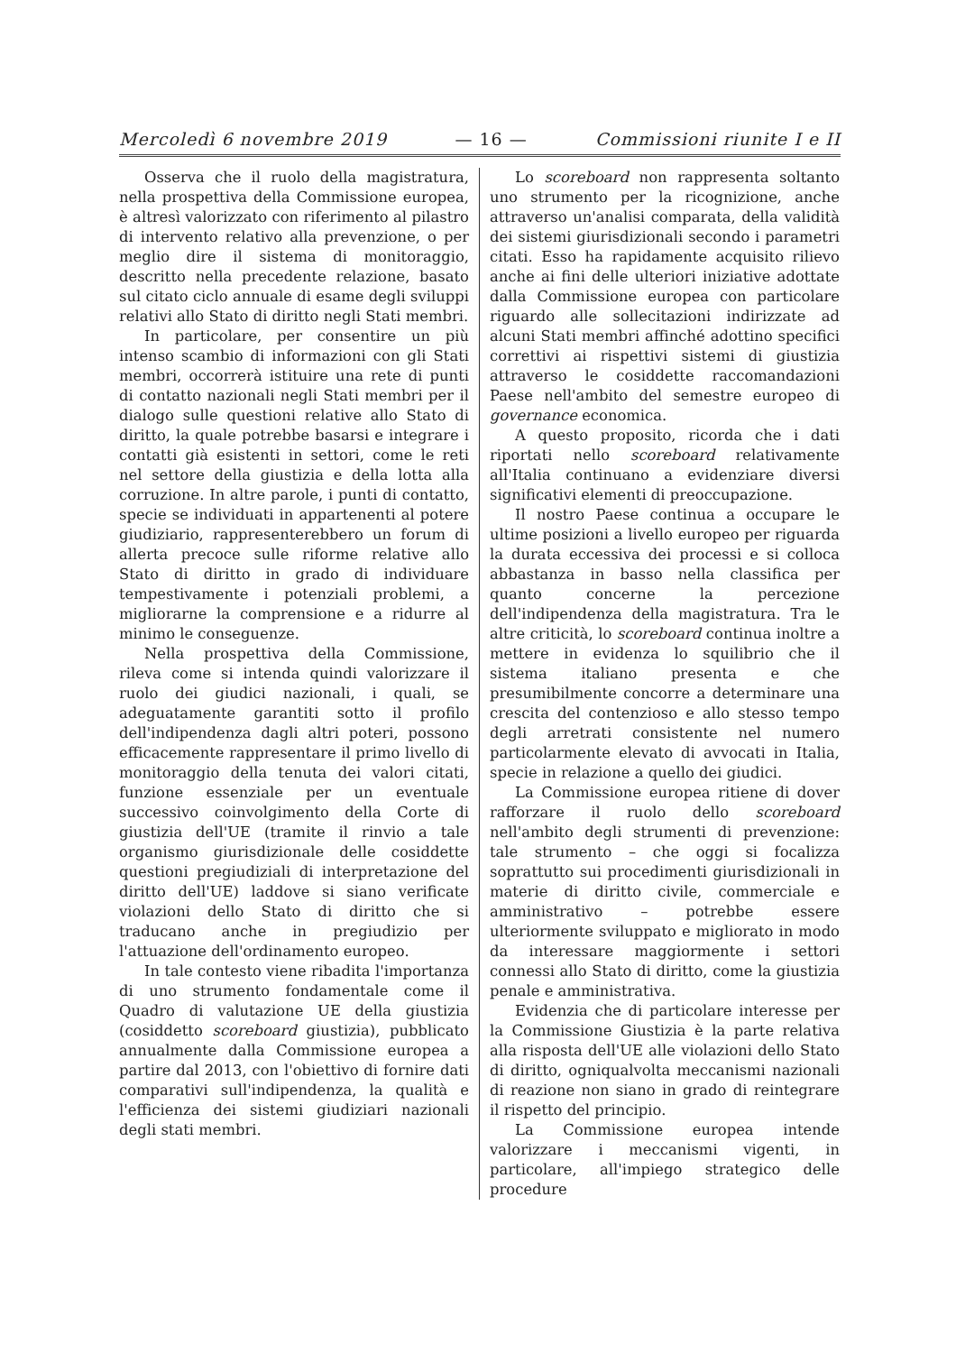Mercoledì 6 novembre 2019 — 16 — Commissioni riunite I e II
Osserva che il ruolo della magistratura, nella prospettiva della Commissione europea, è altresì valorizzato con riferimento al pilastro di intervento relativo alla prevenzione, o per meglio dire il sistema di monitoraggio, descritto nella precedente relazione, basato sul citato ciclo annuale di esame degli sviluppi relativi allo Stato di diritto negli Stati membri.
In particolare, per consentire un più intenso scambio di informazioni con gli Stati membri, occorrerà istituire una rete di punti di contatto nazionali negli Stati membri per il dialogo sulle questioni relative allo Stato di diritto, la quale potrebbe basarsi e integrare i contatti già esistenti in settori, come le reti nel settore della giustizia e della lotta alla corruzione. In altre parole, i punti di contatto, specie se individuati in appartenenti al potere giudiziario, rappresenterebbero un forum di allerta precoce sulle riforme relative allo Stato di diritto in grado di individuare tempestivamente i potenziali problemi, a migliorarne la comprensione e a ridurre al minimo le conseguenze.
Nella prospettiva della Commissione, rileva come si intenda quindi valorizzare il ruolo dei giudici nazionali, i quali, se adeguatamente garantiti sotto il profilo dell'indipendenza dagli altri poteri, possono efficacemente rappresentare il primo livello di monitoraggio della tenuta dei valori citati, funzione essenziale per un eventuale successivo coinvolgimento della Corte di giustizia dell'UE (tramite il rinvio a tale organismo giurisdizionale delle cosiddette questioni pregiudiziali di interpretazione del diritto dell'UE) laddove si siano verificate violazioni dello Stato di diritto che si traducano anche in pregiudizio per l'attuazione dell'ordinamento europeo.
In tale contesto viene ribadita l'importanza di uno strumento fondamentale come il Quadro di valutazione UE della giustizia (cosiddetto scoreboard giustizia), pubblicato annualmente dalla Commissione europea a partire dal 2013, con l'obiettivo di fornire dati comparativi sull'indipendenza, la qualità e l'efficienza dei sistemi giudiziari nazionali degli stati membri.
Lo scoreboard non rappresenta soltanto uno strumento per la ricognizione, anche attraverso un'analisi comparata, della validità dei sistemi giurisdizionali secondo i parametri citati. Esso ha rapidamente acquisito rilievo anche ai fini delle ulteriori iniziative adottate dalla Commissione europea con particolare riguardo alle sollecitazioni indirizzate ad alcuni Stati membri affinché adottino specifici correttivi ai rispettivi sistemi di giustizia attraverso le cosiddette raccomandazioni Paese nell'ambito del semestre europeo di governance economica.
A questo proposito, ricorda che i dati riportati nello scoreboard relativamente all'Italia continuano a evidenziare diversi significativi elementi di preoccupazione.
Il nostro Paese continua a occupare le ultime posizioni a livello europeo per riguarda la durata eccessiva dei processi e si colloca abbastanza in basso nella classifica per quanto concerne la percezione dell'indipendenza della magistratura. Tra le altre criticità, lo scoreboard continua inoltre a mettere in evidenza lo squilibrio che il sistema italiano presenta e che presumibilmente concorre a determinare una crescita del contenzioso e allo stesso tempo degli arretrati consistente nel numero particolarmente elevato di avvocati in Italia, specie in relazione a quello dei giudici.
La Commissione europea ritiene di dover rafforzare il ruolo dello scoreboard nell'ambito degli strumenti di prevenzione: tale strumento – che oggi si focalizza soprattutto sui procedimenti giurisdizionali in materie di diritto civile, commerciale e amministrativo – potrebbe essere ulteriormente sviluppato e migliorato in modo da interessare maggiormente i settori connessi allo Stato di diritto, come la giustizia penale e amministrativa.
Evidenzia che di particolare interesse per la Commissione Giustizia è la parte relativa alla risposta dell'UE alle violazioni dello Stato di diritto, ogniqualvolta meccanismi nazionali di reazione non siano in grado di reintegrare il rispetto del principio.
La Commissione europea intende valorizzare i meccanismi vigenti, in particolare, all'impiego strategico delle procedure